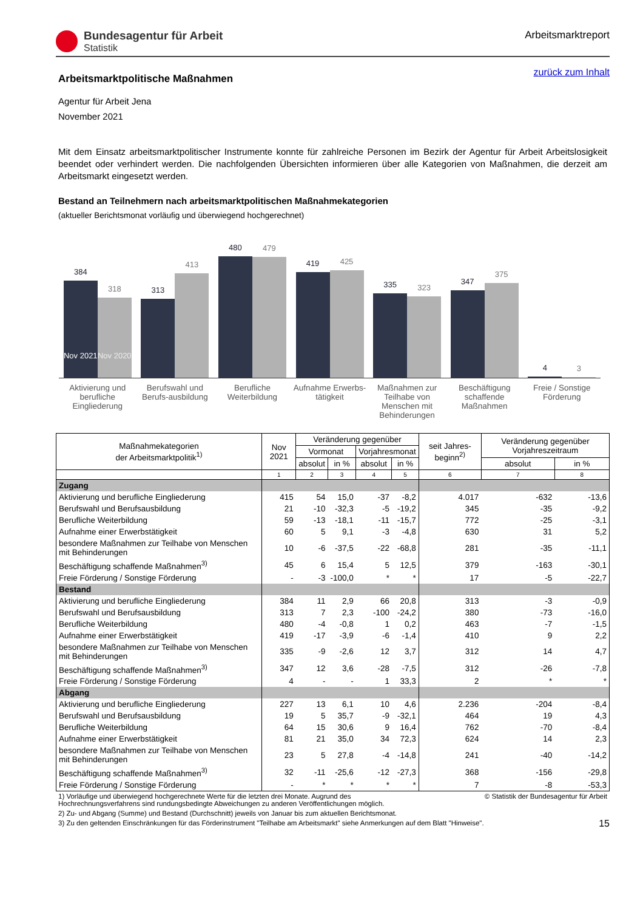Bundesagentur für Arbeit
Statistik
Arbeitsmarktreport
zurück zum Inhalt
Arbeitsmarktpolitische Maßnahmen
Agentur für Arbeit Jena
November 2021
Mit dem Einsatz arbeitsmarktpolitischer Instrumente konnte für zahlreiche Personen im Bezirk der Agentur für Arbeit Arbeitslosigkeit beendet oder verhindert werden. Die nachfolgenden Übersichten informieren über alle Kategorien von Maßnahmen, die derzeit am Arbeitsmarkt eingesetzt werden.
Bestand an Teilnehmern nach arbeitsmarktpolitischen Maßnahmekategorien
(aktueller Berichtsmonat vorläufig und überwiegend hochgerechnet)
384
Nov 2021
318
Nov 2020
313
413
480
479
419
425
335
323
347
375
4
3
Aktivierung und berufliche Eingliederung
Berufswahl und Berufs-ausbildung
Berufliche Weiterbildung Aufnahme Erwerbs-tätigkeit Maßnahmen zur Teilhabe von Menschen mit Behinderungen
Beschäftigung schaffende Maßnahmen
Freie / Sonstige Förderung
| Maßnahmekategorien der Arbeitsmarktpolitik<sup>1)</sup> | Nov 2021 | Veränderung gegenüber | | | | seit Jahres-beginn<sup>2)</sup> | Veränderung gegenüber Vorjahreszeitraum | |
| --- | --- | --- | --- | --- | --- | --- | --- | --- |
| | | Vormonat | | Vorjahresmonat | | | | |
| | | absolut | in % | absolut | in % | | absolut | in % |
| | 1 | 2 | 3 | 4 | 5 | 6 | 7 | 8 |
| Zugang | | | | | | | | |
| Aktivierung und berufliche Eingliederung | 415 | 54 | 15,0 | -37 | -8,2 | 4.017 | -632 | -13,6 |
| Berufswahl und Berufsausbildung | 21 | -10 | -32,3 | -5 | -19,2 | 345 | -35 | -9,2 |
| Berufliche Weiterbildung | 59 | -13 | -18,1 | -11 | -15,7 | 772 | -25 | -3,1 |
| Aufnahme einer Erwerbstätigkeit | 60 | 5 | 9,1 | -3 | -4,8 | 630 | 31 | 5,2 |
| besondere Maßnahmen zur Teilhabe von Menschen mit Behinderungen | 10 | -6 | -37,5 | -22 | -68,8 | 281 | -35 | -11,1 |
| Beschäftigung schaffende Maßnahmen<sup>3)</sup> | 45 | 6 | 15,4 | 5 | 12,5 | 379 | -163 | -30,1 |
| Freie Förderung / Sonstige Förderung | - | -3 | -100,0 | * | * | 17 | -5 | -22,7 |
| Bestand | | | | | | | | |
| Aktivierung und berufliche Eingliederung | 384 | 11 | 2,9 | 66 | 20,8 | 313 | -3 | -0,9 |
| Berufswahl und Berufsausbildung | 313 | 7 | 2,3 | -100 | -24,2 | 380 | -73 | -16,0 |
| Berufliche Weiterbildung | 480 | -4 | -0,8 | 1 | 0,2 | 463 | -7 | -1,5 |
| Aufnahme einer Erwerbstätigkeit | 419 | -17 | -3,9 | -6 | -1,4 | 410 | 9 | 2,2 |
| besondere Maßnahmen zur Teilhabe von Menschen mit Behinderungen | 335 | -9 | -2,6 | 12 | 3,7 | 312 | 14 | 4,7 |
| Beschäftigung schaffende Maßnahmen<sup>3)</sup> | 347 | 12 | 3,6 | -28 | -7,5 | 312 | -26 | -7,8 |
| Freie Förderung / Sonstige Förderung | 4 | - | - | 1 | 33,3 | 2 | * | * |
| Abgang | | | | | | | | |
| Aktivierung und berufliche Eingliederung | 227 | 13 | 6,1 | 10 | 4,6 | 2.236 | -204 | -8,4 |
| Berufswahl und Berufsausbildung | 19 | 5 | 35,7 | -9 | -32,1 | 464 | 19 | 4,3 |
| Berufliche Weiterbildung | 64 | 15 | 30,6 | 9 | 16,4 | 762 | -70 | -8,4 |
| Aufnahme einer Erwerbstätigkeit | 81 | 21 | 35,0 | 34 | 72,3 | 624 | 14 | 2,3 |
| besondere Maßnahmen zur Teilhabe von Menschen mit Behinderungen | 23 | 5 | 27,8 | -4 | -14,8 | 241 | -40 | -14,2 |
| Beschäftigung schaffende Maßnahmen<sup>3)</sup> | 32 | -11 | -25,6 | -12 | -27,3 | 368 | -156 | -29,8 |
| Freie Förderung / Sonstige Förderung | - | * | * | * | * | 7 | -8 | -53,3 |
1) Vorläufige und überwiegend hochgerechnete Werte für die letzten drei Monate. Augrund des
Hochrechnungsverfahrens sind rundungsbedingte Abweichungen zu anderen Veröffentlichungen möglich.
© Statistik der Bundesagentur für Arbeit
2) Zu- und Abgang (Summe) und Bestand (Durchschnitt) jeweils von Januar bis zum aktuellen Berichtsmonat.
3) Zu den geltenden Einschränkungen für das Förderinstrument "Teilhabe am Arbeitsmarkt" siehe Anmerkungen auf dem Blatt "Hinweise".
15